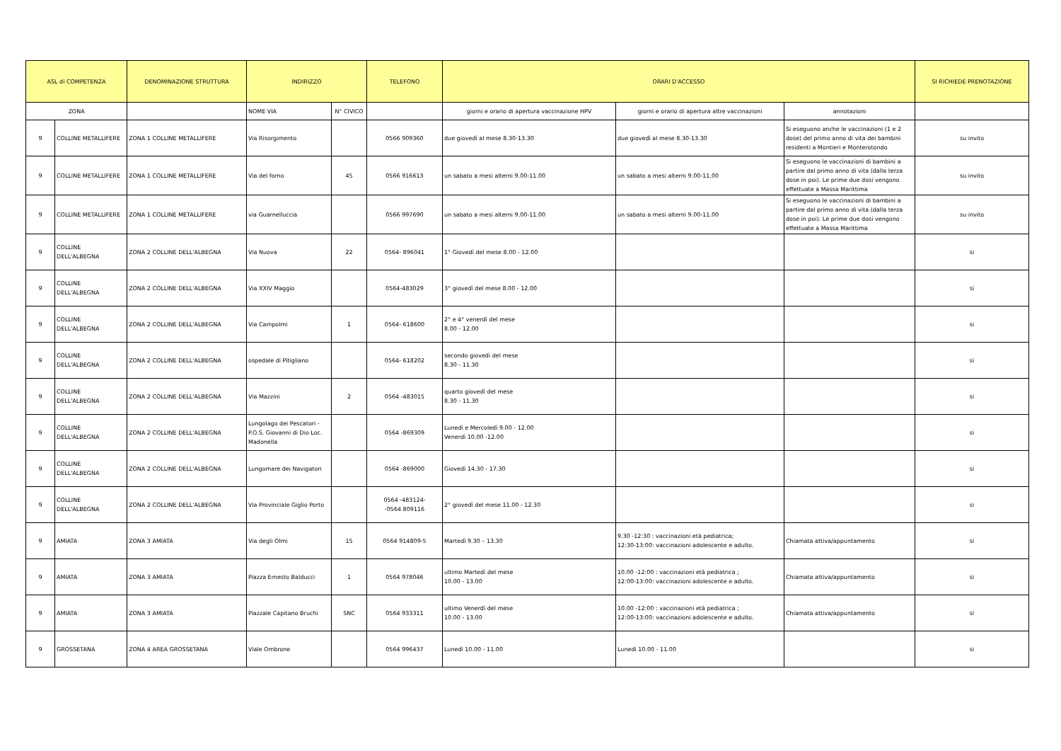| ASL di COMPETENZA | | DENOMINAZIONE STRUTTURA | INDIRIZZO | | TELEFONO | ORARI D'ACCESSO | | | SI RICHIEDE PRENOTAZIONE |
| --- | --- | --- | --- | --- | --- | --- | --- | --- | --- |
| ZONA | | | NOME VIA | N° CIVICO | | giorni e orario di apertura vaccinazione HPV | giorni e orario di apertura altre vaccinazioni | annotazioni | |
| 9 | COLLINE METALLIFERE | ZONA 1 COLLINE METALLIFERE | Via Risorgimento | | 0566 909360 | due giovedì al mese 8.30-13.30 | due giovedì al mese 8.30-13.30 | Si eseguono anche le vaccinazioni (1 e 2 dose) del primo anno di vita dei bambini residenti a Montieri e Monterotondo | su invito |
| 9 | COLLINE METALLIFERE | ZONA 1 COLLINE METALLIFERE | Via del forno | 45 | 0566 916613 | un sabato a mesi alterni 9.00-11.00 | un sabato a mesi alterni 9.00-11.00 | Si eseguono le vaccinazioni di bambini a partire dal primo anno di vita (dalla terza dose in poi). Le prime due dosi vengono effettuate a Massa Marittima | su invito |
| 9 | COLLINE METALLIFERE | ZONA 1 COLLINE METALLIFERE | via Guarnelluccia | | 0566 997690 | un sabato a mesi alterni 9.00-11.00 | un sabato a mesi alterni 9.00-11.00 | Si eseguono le vaccinazioni di bambini a partire dal primo anno di vita (dalla terza dose in poi). Le prime due dosi vengono effettuate a Massa Marittima | su invito |
| 9 | COLLINE DELL'ALBEGNA | ZONA 2 COLLINE DELL'ALBEGNA | Via Nuova | 22 | 0564- 896041 | 1° Giovedì del mese 8.00 - 12.00 | | | si |
| 9 | COLLINE DELL'ALBEGNA | ZONA 2 COLLINE DELL'ALBEGNA | Via XXIV Maggio | | 0564-483029 | 3° giovedì del mese 8.00 - 12.00 | | | si |
| 9 | COLLINE DELL'ALBEGNA | ZONA 2 COLLINE DELL'ALBEGNA | Via Campolmi | 1 | 0564- 618600 | 2° e 4° venerdì del mese 8.00 - 12.00 | | | si |
| 9 | COLLINE DELL'ALBEGNA | ZONA 2 COLLINE DELL'ALBEGNA | ospedale di Pitigliano | | 0564- 618202 | secondo giovedì del mese 8.30 - 11.30 | | | si |
| 9 | COLLINE DELL'ALBEGNA | ZONA 2 COLLINE DELL'ALBEGNA | Via Mazzini | 2 | 0564 -483015 | quarto giovedì del mese 8.30 - 11.30 | | | si |
| 9 | COLLINE DELL'ALBEGNA | ZONA 2 COLLINE DELL'ALBEGNA | Lungolago dei Pescatori - P.O.S. Giovanni di Dio Loc. Madonella | | 0564 -869309 | Lunedì e Mercoledì 9.00 - 12.00 Venerdì 10.00 -12.00 | | | si |
| 9 | COLLINE DELL'ALBEGNA | ZONA 2 COLLINE DELL'ALBEGNA | Lungomare dei Navigatori | | 0564 -869000 | Giovedì 14.30 - 17.30 | | | si |
| 9 | COLLINE DELL'ALBEGNA | ZONA 2 COLLINE DELL'ALBEGNA | Via Provinciale Giglio Porto | | 0564 -483124- -0564 809116 | 2° giovedì del mese 11.00 - 12.30 | | | si |
| 9 | AMIATA | ZONA 3 AMIATA | Via degli Olmi | 15 | 0564 914809-5 | Martedì 9.30 – 13.30 | 9.30 -12:30 : vaccinazioni età pediatrica; 12:30-13:00: vaccinazioni adolescente e adulto. | Chiamata attiva/appuntamento | si |
| 9 | AMIATA | ZONA 3 AMIATA | Piazza Ernesto Balducci | 1 | 0564 978046 | ultimo Martedì del mese 10.00 - 13.00 | 10.00 -12:00 : vaccinazioni età pediatrica ; 12:00-13:00: vaccinazioni adolescente e adulto. | Chiamata attiva/appuntamento | si |
| 9 | AMIATA | ZONA 3 AMIATA | Piazzale Capitano Bruchi | SNC | 0564 933311 | ultimo Venerdì del mese 10.00 - 13.00 | 10.00 -12:00 : vaccinazioni età pediatrica ; 12:00-13:00: vaccinazioni adolescente e adulto. | Chiamata attiva/appuntamento | si |
| 9 | GROSSETANA | ZONA 4 AREA GROSSETANA | Viale Ombrone | | 0564 996437 | Lunedì 10.00 - 11.00 | Lunedì 10.00 - 11.00 | | si |